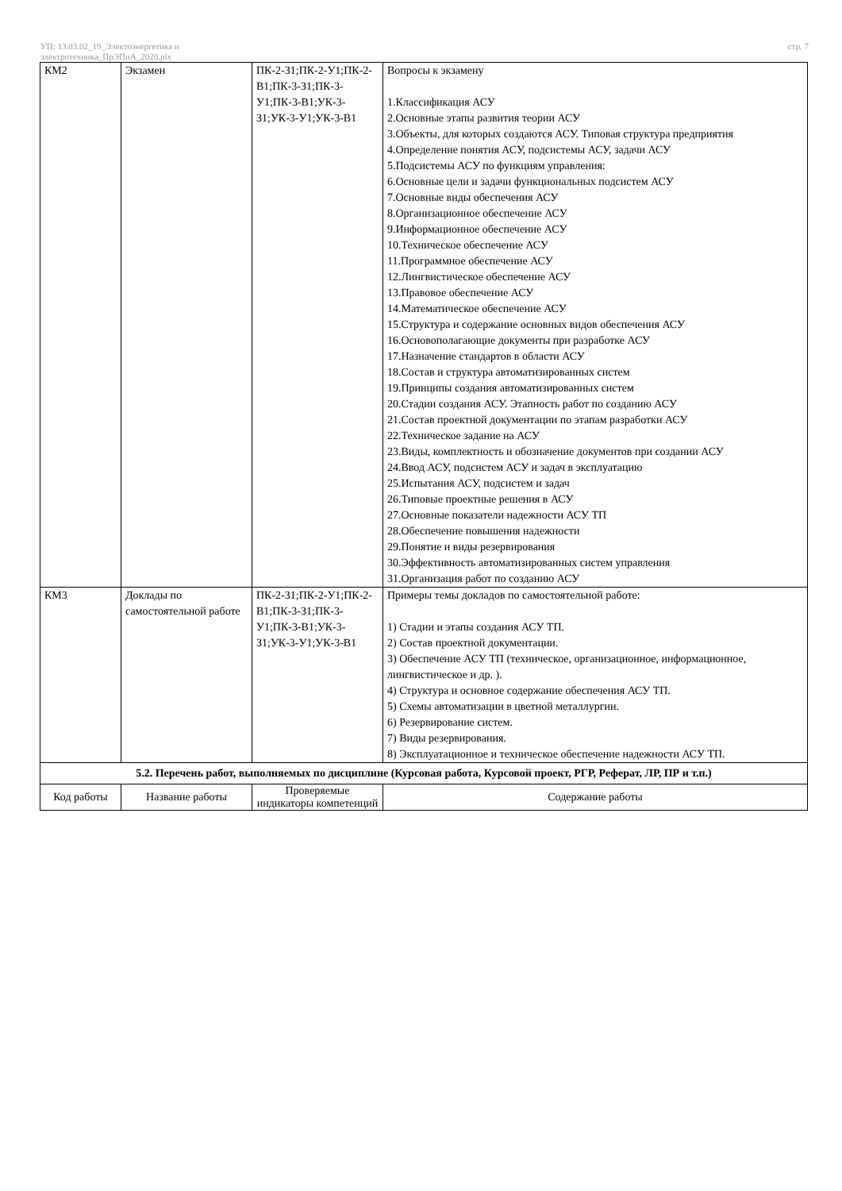УП: 13.03.02_19_Электоэнергетика и
электротехника_ПрЭПиА_2020.plx
стр. 7
| КМ2 | Экзамен | ПК-2-З1;ПК-2-У1;ПК-2-В1;ПК-3-З1;ПК-3-У1;ПК-3-В1;УК-3-З1;УК-3-У1;УК-3-В1 | Вопросы к экзамену 1.Классификация АСУ 2.Основные этапы развития теории АСУ 3.Объекты, для которых создаются АСУ. Типовая структура предприятия 4.Определение понятия АСУ, подсистемы АСУ, задачи АСУ 5.Подсистемы АСУ по функциям управления: 6.Основные цели и задачи функциональных подсистем АСУ 7.Основные виды обеспечения АСУ 8.Организационное обеспечение АСУ 9.Информационное обеспечение АСУ 10.Техническое обеспечение АСУ 11.Программное обеспечение АСУ 12.Лингвистическое обеспечение АСУ 13.Правовое обеспечение АСУ 14.Математическое обеспечение АСУ 15.Структура и содержание основных видов обеспечения АСУ 16.Основополагающие документы при разработке АСУ 17.Назначение стандартов в области АСУ 18.Состав и структура автоматизированных систем 19.Принципы создания автоматизированных систем 20.Стадии создания АСУ. Этапность работ по созданию АСУ 21.Состав проектной документации по этапам разработки АСУ 22.Техническое задание на АСУ 23.Виды, комплектность и обозначение документов при создании АСУ 24.Ввод АСУ, подсистем АСУ и задач в эксплуатацию 25.Испытания АСУ, подсистем и задач 26.Типовые проектные решения в АСУ 27.Основные показатели надежности АСУ ТП 28.Обеспечение повышения надежности 29.Понятие и виды резервирования 30.Эффективность автоматизированных систем управления 31.Организация работ по созданию АСУ |
| КМ3 | Доклады по самостоятельной работе | ПК-2-З1;ПК-2-У1;ПК-2-В1;ПК-3-З1;ПК-3-У1;ПК-3-В1;УК-3-З1;УК-3-У1;УК-3-В1 | Примеры темы докладов по самостоятельной работе: 1) Стадии и этапы создания АСУ ТП. 2) Состав проектной документации. 3) Обеспечение АСУ ТП (техническое, организационное, информационное, лингвистическое и др. ). 4) Структура и основное содержание обеспечения АСУ ТП. 5) Схемы автоматизации в цветной металлургии. 6) Резервирование систем. 7) Виды резервирования. 8) Эксплуатационное и техническое обеспечение надежности АСУ ТП. |
| 5.2. Перечень работ, выполняемых по дисциплине (Курсовая работа, Курсовой проект, РГР, Реферат, ЛР, ПР и т.п.) | | | |
| Код работы | Название работы | Проверяемые индикаторы компетенций | Содержание работы |